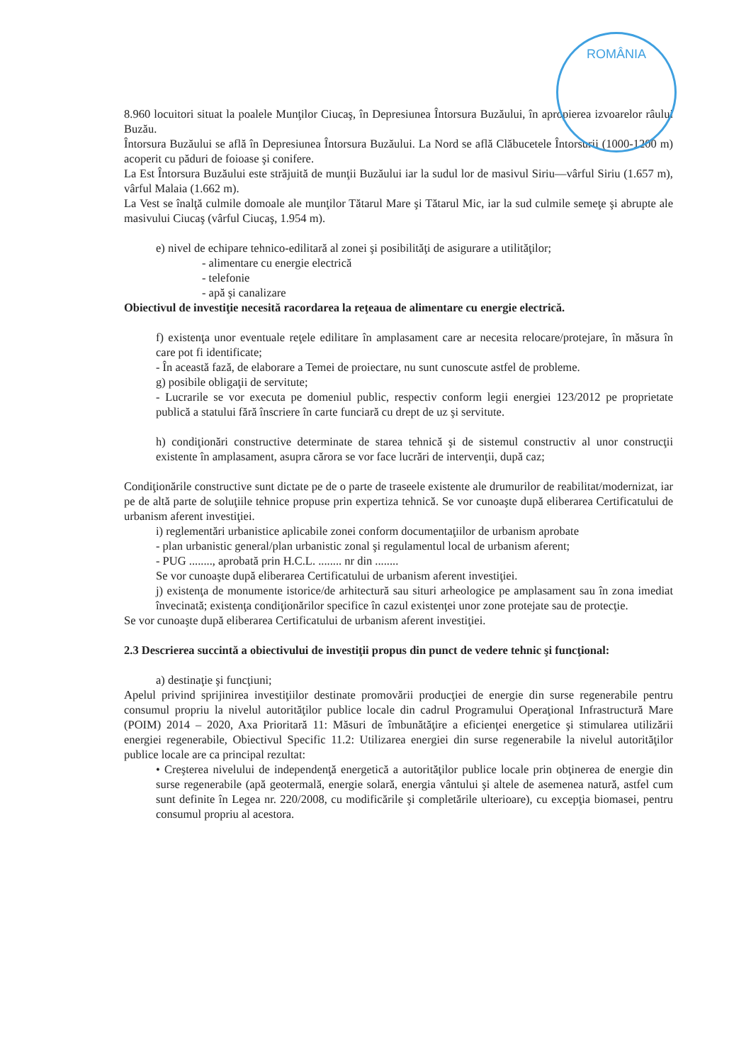ROMÂNIA
8.960 locuitori situat la poalele Munţilor Ciucaş, în Depresiunea Întorsura Buzăului, în apropierea izvoarelor râului Buzău.
Întorsura Buzăului se află în Depresiunea Întorsura Buzăului. La Nord se află Clăbucetele Întorsurii (1000-1200 m) acoperit cu păduri de foioase şi conifere.
La Est Întorsura Buzăului este străjuită de munţii Buzăului iar la sudul lor de masivul Siriu—vârful Siriu (1.657 m), vârful Malaia (1.662 m).
La Vest se înalţă culmile domoale ale munţilor Tătarul Mare şi Tătarul Mic, iar la sud culmile semeţe şi abrupte ale masivului Ciucaş (vârful Ciucaş, 1.954 m).
e) nivel de echipare tehnico-edilitară al zonei şi posibilităţi de asigurare a utilităţilor;
- alimentare cu energie electrică
- telefonie
- apă şi canalizare
Obiectivul de investiţie necesită racordarea la reţeaua de alimentare cu energie electrică.
f) existenţa unor eventuale reţele edilitare în amplasament care ar necesita relocare/protejare, în măsura în care pot fi identificate;
- În această fază, de elaborare a Temei de proiectare, nu sunt cunoscute astfel de probleme.
g) posibile obligaţii de servitute;
- Lucrarile se vor executa pe domeniul public, respectiv conform legii energiei 123/2012 pe proprietate publică a statului fără înscriere în carte funciară cu drept de uz şi servitute.
h) condiţionări constructive determinate de starea tehnică şi de sistemul constructiv al unor construcţii existente în amplasament, asupra cărora se vor face lucrări de intervenţii, după caz;
Condiţionările constructive sunt dictate pe de o parte de traseele existente ale drumurilor de reabilitat/modernizat, iar pe de altă parte de soluţiile tehnice propuse prin expertiza tehnică. Se vor cunoaşte după eliberarea Certificatului de urbanism aferent investiţiei.
i) reglementări urbanistice aplicabile zonei conform documentaţiilor de urbanism aprobate
- plan urbanistic general/plan urbanistic zonal şi regulamentul local de urbanism aferent;
- PUG ........, aprobată prin H.C.L. ........ nr din ........
Se vor cunoaşte după eliberarea Certificatului de urbanism aferent investiţiei.
j) existenţa de monumente istorice/de arhitectură sau situri arheologice pe amplasament sau în zona imediat învecinată; existenţa condiţionărilor specifice în cazul existenţei unor zone protejate sau de protecţie.
Se vor cunoaşte după eliberarea Certificatului de urbanism aferent investiţiei.
2.3 Descrierea succintă a obiectivului de investiţii propus din punct de vedere tehnic şi funcţional:
a) destinaţie şi funcţiuni;
Apelul privind sprijinirea investiţiilor destinate promovării producţiei de energie din surse regenerabile pentru consumul propriu la nivelul autorităţilor publice locale din cadrul Programului Operaţional Infrastructură Mare (POIM) 2014 – 2020, Axa Prioritară 11: Măsuri de îmbunătăţire a eficienţei energetice şi stimularea utilizării energiei regenerabile, Obiectivul Specific 11.2: Utilizarea energiei din surse regenerabile la nivelul autorităţilor publice locale are ca principal rezultat:
• Creşterea nivelului de independenţă energetică a autorităţilor publice locale prin obţinerea de energie din surse regenerabile (apă geotermală, energie solară, energia vântului şi altele de asemenea natură, astfel cum sunt definite în Legea nr. 220/2008, cu modificările şi completările ulterioare), cu excepţia biomasei, pentru consumul propriu al acestora.